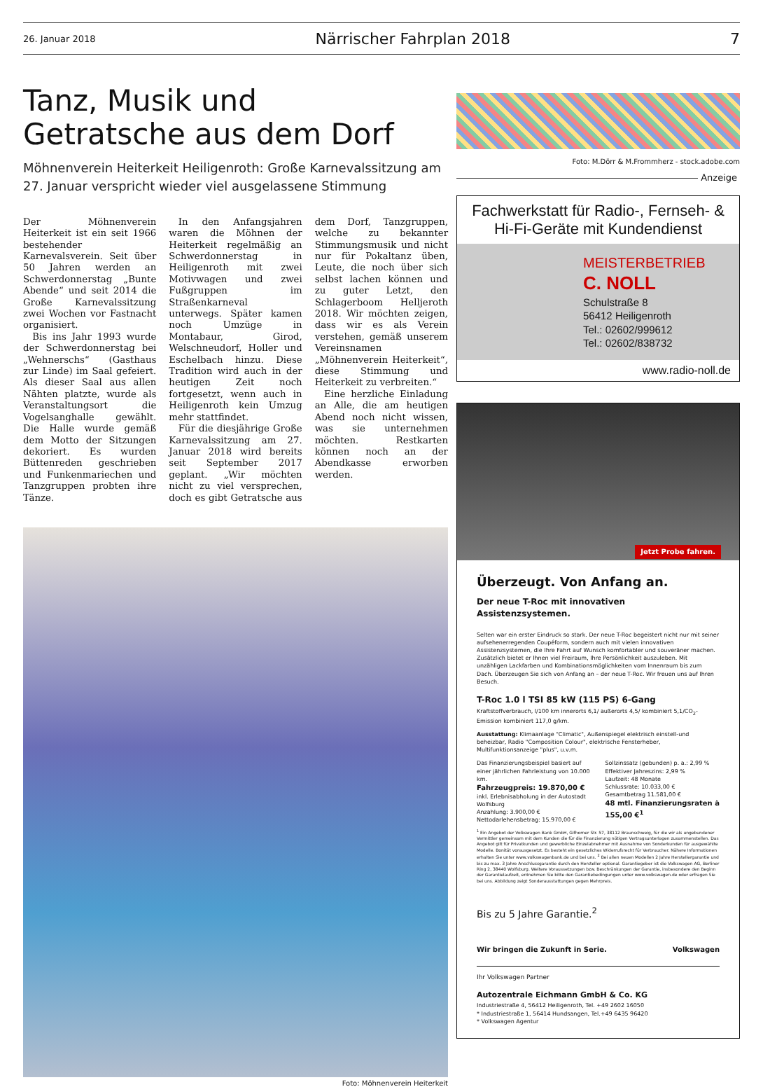26. Januar 2018 Närrischer Fahrplan 2018 7
Tanz, Musik und
Getratsche aus dem Dorf
Möhnenverein Heiterkeit Heiligenroth: Große Karnevalssitzung am 27. Januar verspricht wieder viel ausgelassene Stimmung
Der Möhnenverein Heiterkeit ist ein seit 1966 bestehender Karnevalsverein. Seit über 50 Jahren werden an Schwerdonnerstag „Bunte Abende“ und seit 2014 die Große Karnevalssitzung zwei Wochen vor Fastnacht organisiert.
Bis ins Jahr 1993 wurde der Schwerdonnerstag bei „Wehnerschs“ (Gasthaus zur Linde) im Saal gefeiert. Als dieser Saal aus allen Nähten platzte, wurde als Veranstaltungsort die Vogelsanghalle gewählt. Die Halle wurde gemäß dem Motto der Sitzungen dekoriert. Es wurden Büttenreden geschrieben und Funkenmariechen und Tanzgruppen probten ihre Tänze.
In den Anfangsjahren waren die Möhnen der Heiterkeit regelmäßig an Schwerdonnerstag in Heiligenroth mit zwei Motivwagen und zwei Fußgruppen im Straßenkarneval unterwegs. Später kamen noch Umzüge in Montabaur, Girod, Welschneudorf, Holler und Eschelbach hinzu. Diese Tradition wird auch in der heutigen Zeit noch fortgesetzt, wenn auch in Heiligenroth kein Umzug mehr stattfindet.
Für die diesjährige Große Karnevalssitzung am 27. Januar 2018 wird bereits seit September 2017 geplant. „Wir möchten nicht zu viel versprechen, doch es gibt Getratsche aus dem Dorf, Tanzgruppen, welche zu bekannter Stimmungsmusik und nicht nur für Pokaltanz üben, Leute, die noch über sich selbst lachen können und zu guter Letzt, den Schlagerboom Helljeroth 2018. Wir möchten zeigen, dass wir es als Verein verstehen, gemäß unserem Vereinsnamen „Möhnenverein Heiterkeit“, diese Stimmung und Heiterkeit zu verbreiten.“
Eine herzliche Einladung an Alle, die am heutigen Abend noch nicht wissen, was sie unternehmen möchten. Restkarten können noch an der Abendkasse erworben werden.
Foto: Möhnenverein Heiterkeit
Foto: M.Dörr & M.Frommherz - stock.adobe.com
Anzeige
Fachwerkstatt für Radio-, Fernseh- & Hi-Fi-Geräte mit Kundendienst
MEISTERBETRIEB
C. NOLL
Schulstraße 8
56412 Heiligenroth
Tel.: 02602/999612
Tel.: 02602/838732
www.radio-noll.de
Jetzt Probe fahren.
Überzeugt. Von Anfang an.
Der neue T-Roc mit innovativen Assistenzsystemen.
Selten war ein erster Eindruck so stark. Der neue T-Roc begeistert nicht nur mit seiner aufsehenerregenden Coupéform, sondern auch mit vielen innovativen Assistenzsystemen, die Ihre Fahrt auf Wunsch komfortabler und souveräner machen. Zusätzlich bietet er Ihnen viel Freiraum, Ihre Persönlichkeit auszuleben. Mit unzähligen Lackfarben und Kombinationsmöglichkeiten vom Innenraum bis zum Dach. Überzeugen Sie sich von Anfang an – der neue T-Roc. Wir freuen uns auf Ihren Besuch.
T-Roc 1.0 l TSI 85 kW (115 PS) 6-Gang
Kraftstoffverbrauch, l/100 km innerorts 6,1/ außerorts 4,5/ kombiniert 5,1/CO<sub>2</sub>-Emission kombiniert 117,0 g/km.
Ausstattung: Klimaanlage "Climatic", Außenspiegel elektrisch einstell-und beheizbar, Radio "Composition Colour", elektrische Fensterheber, Multifunktionsanzeige "plus", u.v.m.
Das Finanzierungsbeispiel basiert auf einer jährlichen Fahrleistung von 10.000 km.
Fahrzeugpreis: 19.870,00 €
inkl. Erlebnisabholung in der Autostadt Wolfsburg
Anzahlung: 3.900,00 €
Nettodarlehensbetrag: 15.970,00 €
Sollzinssatz (gebunden) p. a.: 2,99 %
Effektiver Jahreszins: 2,99 %
Laufzeit: 48 Monate
Schlussrate: 10.033,00 €
Gesamtbetrag 11.581,00 €
48 mtl. Finanzierungsraten à 155,00 €<sup>1</sup>
<sup>1</sup> Ein Angebot der Volkswagen Bank GmbH, Gifhorner Str. 57, 38112 Braunschweig, für die wir als ungebundener Vermittler gemeinsam mit dem Kunden die für die Finanzierung nötigen Vertragsunterlagen zusammenstellen. Das Angebot gilt für Privatkunden und gewerbliche Einzelabnehmer mit Ausnahme von Sonderkunden für ausgewählte Modelle. Bonität vorausgesetzt. Es besteht ein gesetzliches Widerrufsrecht für Verbraucher. Nähere Informationen erhalten Sie unter www.volkswagenbank.de und bei uns. <sup>2</sup> Bei allen neuen Modellen 2 Jahre Herstellergarantie und bis zu max. 3 Jahre Anschlussgarantie durch den Hersteller optional. Garantiegeber ist die Volkswagen AG, Berliner Ring 2, 38440 Wolfsburg. Weitere Voraussetzungen bzw. Beschränkungen der Garantie, insbesondere den Beginn der Garantielaufzeit, entnehmen Sie bitte den Garantiebedingungen unter www.volkswagen.de oder erfragen Sie bei uns. Abbildung zeigt Sonderausstattungen gegen Mehrpreis.
Bis zu 5 Jahre Garantie.<sup>2</sup>
Wir bringen die Zukunft in Serie. Volkswagen
Ihr Volkswagen Partner
Autozentrale Eichmann GmbH & Co. KG
Industriestraße 4, 56412 Heiligenroth, Tel. +49 2602 16050
* Industriestraße 1, 56414 Hundsangen, Tel.+49 6435 96420
* Volkswagen Agentur